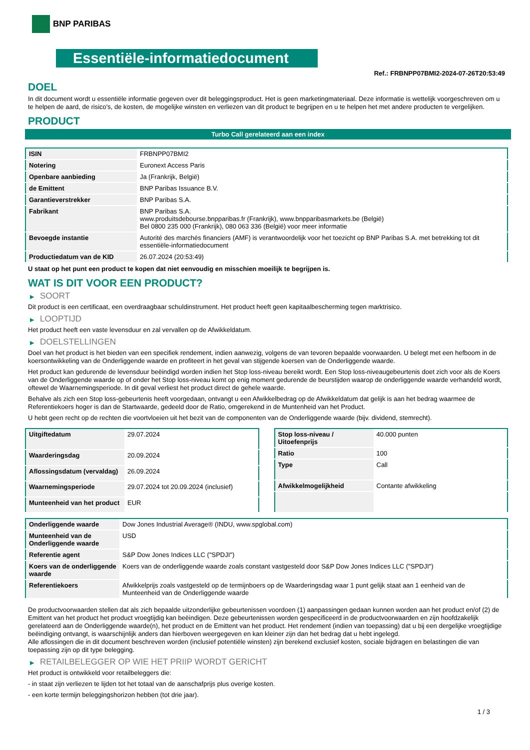BNP PARIBAS
Essentiële-informatiedocument
Ref.: FRBNPP07BMI2-2024-07-26T20:53:49
DOEL
In dit document wordt u essentiële informatie gegeven over dit beleggingsproduct. Het is geen marketingmateriaal. Deze informatie is wettelijk voorgeschreven om u te helpen de aard, de risico's, de kosten, de mogelijke winsten en verliezen van dit product te begrijpen en u te helpen het met andere producten te vergelijken.
PRODUCT
Turbo Call gerelateerd aan een index
| ISIN | FRBNPP07BMI2 |
| Notering | Euronext Access Paris |
| Openbare aanbieding | Ja (Frankrijk, België) |
| de Emittent | BNP Paribas Issuance B.V. |
| Garantieverstrekker | BNP Paribas S.A. |
| Fabrikant | BNP Paribas S.A. www.produitsdebourse.bnpparibas.fr (Frankrijk), www.bnpparibasmarkets.be (België) Bel 0800 235 000 (Frankrijk), 080 063 336 (België) voor meer informatie |
| Bevoegde instantie | Autorité des marchés financiers (AMF) is verantwoordelijk voor het toezicht op BNP Paribas S.A. met betrekking tot dit essentiële-informatiedocument |
| Productiedatum van de KID | 26.07.2024 (20:53:49) |
U staat op het punt een product te kopen dat niet eenvoudig en misschien moeilijk te begrijpen is.
WAT IS DIT VOOR EEN PRODUCT?
▶ SOORT
Dit product is een certificaat, een overdraagbaar schuldinstrument. Het product heeft geen kapitaalbescherming tegen marktrisico.
▶ LOOPTIJD
Het product heeft een vaste levensduur en zal vervallen op de Afwikkeldatum.
▶ DOELSTELLINGEN
Doel van het product is het bieden van een specifiek rendement, indien aanwezig, volgens de van tevoren bepaalde voorwaarden. U belegt met een hefboom in de koersontwikkeling van de Onderliggende waarde en profiteert in het geval van stijgende koersen van de Onderliggende waarde.
Het product kan gedurende de levensduur beëindigd worden indien het Stop loss-niveau bereikt wordt. Een Stop loss-niveaugebeurtenis doet zich voor als de Koers van de Onderliggende waarde op of onder het Stop loss-niveau komt op enig moment gedurende de beurstijden waarop de onderliggende waarde verhandeld wordt, oftewel de Waarnemingsperiode. In dit geval verliest het product direct de gehele waarde.
Behalve als zich een Stop loss-gebeurtenis heeft voorgedaan, ontvangt u een Afwikkelbedrag op de Afwikkeldatum dat gelijk is aan het bedrag waarmee de Referentiekoers hoger is dan de Startwaarde, gedeeld door de Ratio, omgerekend in de Muntenheid van het Product.
U hebt geen recht op de rechten die voortvloeien uit het bezit van de componenten van de Onderliggende waarde (bijv. dividend, stemrecht).
| Uitgiftedatum | 29.07.2024 |
| Waarderingsdag | 20.09.2024 |
| Aflossingsdatum (vervaldag) | 26.09.2024 |
| Waarnemingsperiode | 29.07.2024 tot 20.09.2024 (inclusief) |
| Munteenheid van het product | EUR |
| Stop loss-niveau / Uitoefenprijs | 40.000 punten |
| Ratio | 100 |
| Type | Call |
| Afwikkelmogelijkheid | Contante afwikkeling |
| Onderliggende waarde | Dow Jones Industrial Average® (INDU, www.spglobal.com) |
| Munteenheid van de Onderliggende waarde | USD |
| Referentie agent | S&P Dow Jones Indices LLC ("SPDJI") |
| Koers van de onderliggende waarde | Koers van de onderliggende waarde zoals constant vastgesteld door S&P Dow Jones Indices LLC ("SPDJI") |
| Referentiekoers | Afwikkelprijs zoals vastgesteld op de termijnboers op de Waarderingsdag waar 1 punt gelijk staat aan 1 eenheid van de Munteenheid van de Onderliggende waarde |
De productvoorwaarden stellen dat als zich bepaalde uitzonderlijke gebeurtenissen voordoen (1) aanpassingen gedaan kunnen worden aan het product en/of (2) de Emittent van het product het product vroegtijdig kan beëindigen. Deze gebeurtenissen worden gespecificeerd in de productvoorwaarden en zijn hoofdzakelijk gerelateerd aan de Onderliggende waarde(n), het product en de Emittent van het product. Het rendement (indien van toepassing) dat u bij een dergelijke vroegtijdige beëindiging ontvangt, is waarschijnlijk anders dan hierboven weergegeven en kan kleiner zijn dan het bedrag dat u hebt ingelegd.
Alle aflossingen die in dit document beschreven worden (inclusief potentiële winsten) zijn berekend exclusief kosten, sociale bijdragen en belastingen die van toepassing zijn op dit type belegging.
▶ RETAILBELEGGER OP WIE HET PRIIP WORDT GERICHT
Het product is ontwikkeld voor retailbeleggers die:
- in staat zijn verliezen te lijden tot het totaal van de aanschafprijs plus overige kosten.
- een korte termijn beleggingshorizon hebben (tot drie jaar).
1 / 3